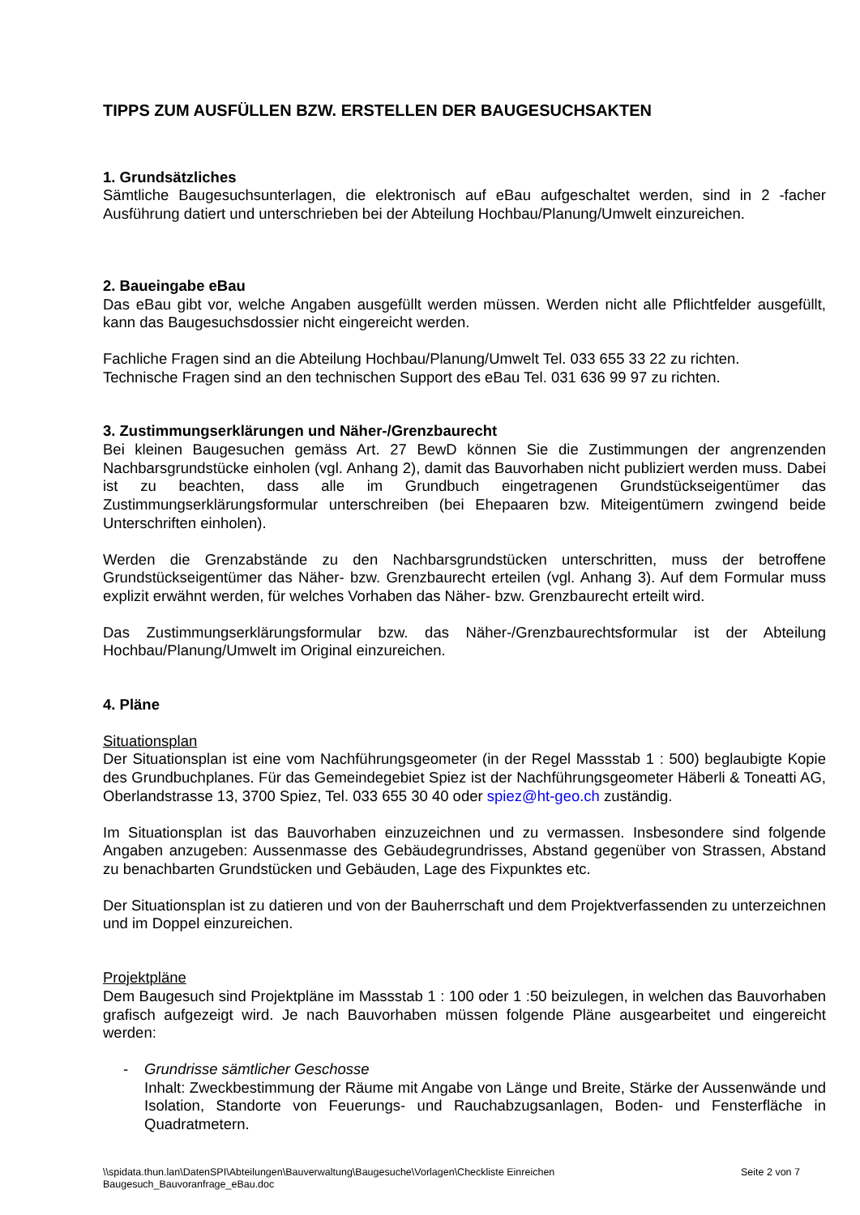TIPPS ZUM AUSFÜLLEN BZW. ERSTELLEN DER BAUGESUCHSAKTEN
1. Grundsätzliches
Sämtliche Baugesuchsunterlagen, die elektronisch auf eBau aufgeschaltet werden, sind in 2 -facher Ausführung datiert und unterschrieben bei der Abteilung Hochbau/Planung/Umwelt einzureichen.
2. Baueingabe eBau
Das eBau gibt vor, welche Angaben ausgefüllt werden müssen. Werden nicht alle Pflichtfelder ausgefüllt, kann das Baugesuchsdossier nicht eingereicht werden.
Fachliche Fragen sind an die Abteilung Hochbau/Planung/Umwelt Tel. 033 655 33 22 zu richten.
Technische Fragen sind an den technischen Support des eBau Tel. 031 636 99 97 zu richten.
3. Zustimmungserklärungen und Näher-/Grenzbaurecht
Bei kleinen Baugesuchen gemäss Art. 27 BewD können Sie die Zustimmungen der angrenzenden Nachbarsgrundstücke einholen (vgl. Anhang 2), damit das Bauvorhaben nicht publiziert werden muss. Dabei ist zu beachten, dass alle im Grundbuch eingetragenen Grundstückseigentümer das Zustimmungserklärungsformular unterschreiben (bei Ehepaaren bzw. Miteigentümern zwingend beide Unterschriften einholen).
Werden die Grenzabstände zu den Nachbarsgrundstücken unterschritten, muss der betroffene Grundstückseigentümer das Näher- bzw. Grenzbaurecht erteilen (vgl. Anhang 3). Auf dem Formular muss explizit erwähnt werden, für welches Vorhaben das Näher- bzw. Grenzbaurecht erteilt wird.
Das Zustimmungserklärungsformular bzw. das Näher-/Grenzbaurechtsformular ist der Abteilung Hochbau/Planung/Umwelt im Original einzureichen.
4. Pläne
Situationsplan
Der Situationsplan ist eine vom Nachführungsgeometer (in der Regel Massstab 1 : 500) beglaubigte Kopie des Grundbuchplanes. Für das Gemeindegebiet Spiez ist der Nachführungsgeometer Häberli & Toneatti AG, Oberlandstrasse 13, 3700 Spiez, Tel. 033 655 30 40 oder spiez@ht-geo.ch zuständig.
Im Situationsplan ist das Bauvorhaben einzuzeichnen und zu vermassen. Insbesondere sind folgende Angaben anzugeben: Aussenmasse des Gebäudegrundrisses, Abstand gegenüber von Strassen, Abstand zu benachbarten Grundstücken und Gebäuden, Lage des Fixpunktes etc.
Der Situationsplan ist zu datieren und von der Bauherrschaft und dem Projektverfassenden zu unterzeichnen und im Doppel einzureichen.
Projektpläne
Dem Baugesuch sind Projektpläne im Massstab 1 : 100 oder 1 :50 beizulegen, in welchen das Bauvorhaben grafisch aufgezeigt wird. Je nach Bauvorhaben müssen folgende Pläne ausgearbeitet und eingereicht werden:
- Grundrisse sämtlicher Geschosse
Inhalt: Zweckbestimmung der Räume mit Angabe von Länge und Breite, Stärke der Aussenwände und Isolation, Standorte von Feuerungs- und Rauchabzugsanlagen, Boden- und Fensterfläche in Quadratmetern.
\\spidata.thun.lan\DatenSPI\Abteilungen\Bauverwaltung\Baugesuche\Vorlagen\Checkliste Einreichen
Baugesuch_Bauvoranfrage_eBau.doc Seite 2 von 7